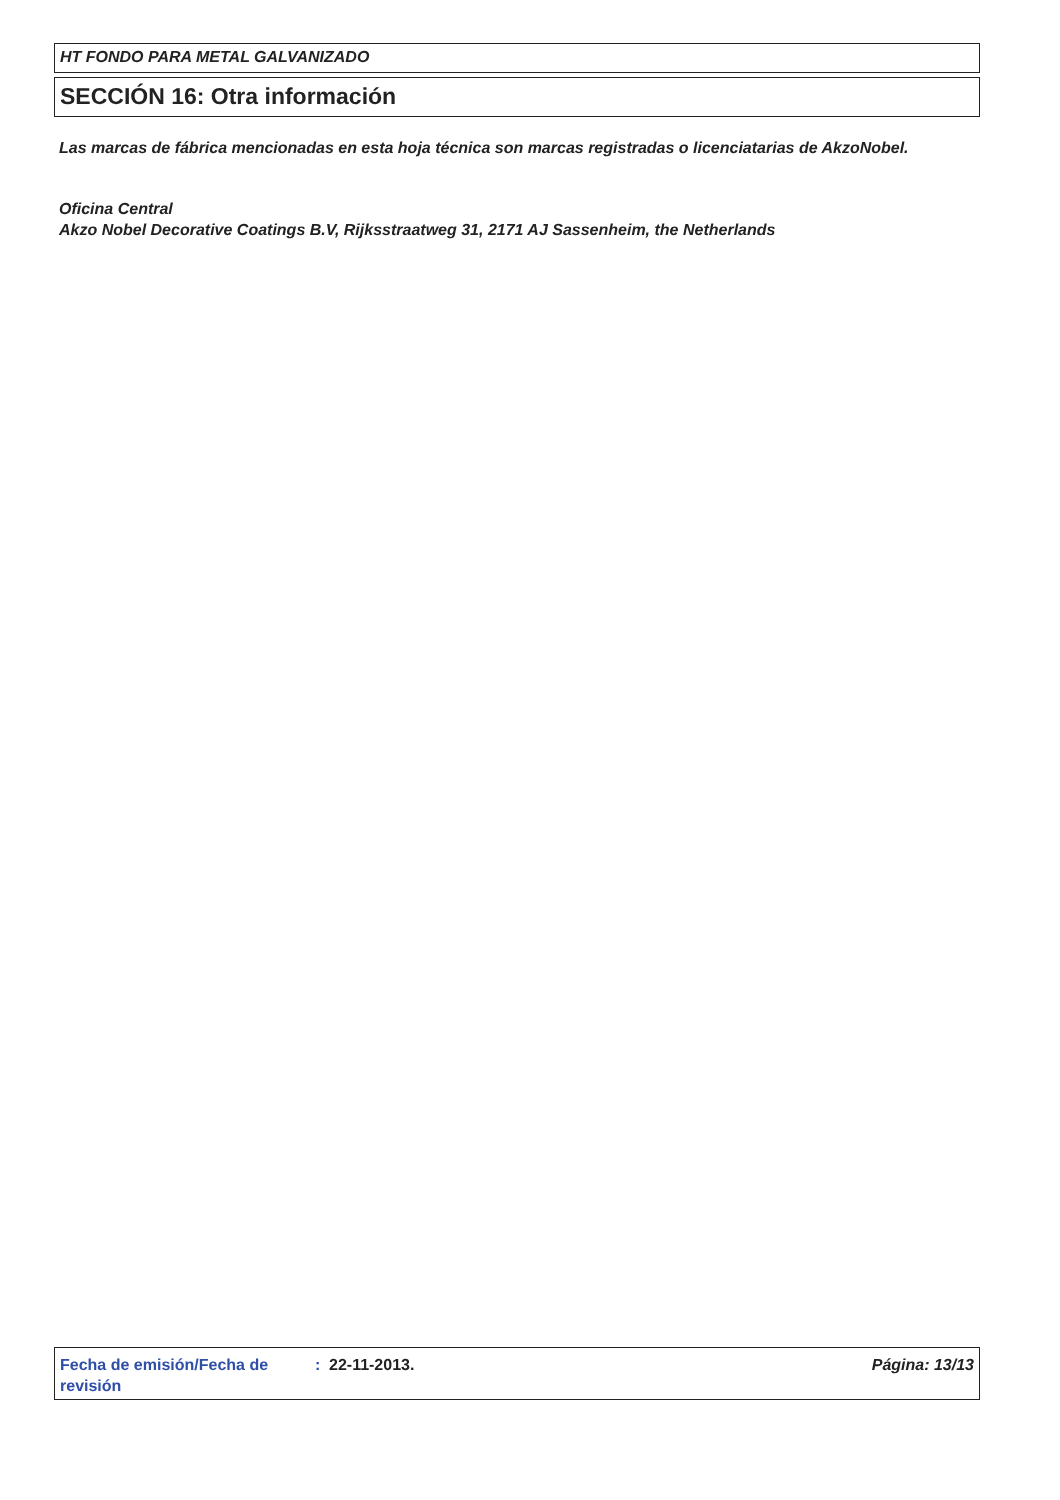HT FONDO PARA METAL GALVANIZADO
SECCIÓN 16: Otra información
Las marcas de fábrica mencionadas en esta hoja técnica son marcas registradas o licenciatarias de AkzoNobel.
Oficina Central
Akzo Nobel Decorative Coatings B.V, Rijksstraatweg 31, 2171 AJ Sassenheim, the Netherlands
Fecha de emisión/Fecha de revisión
: 22-11-2013. Página: 13/13